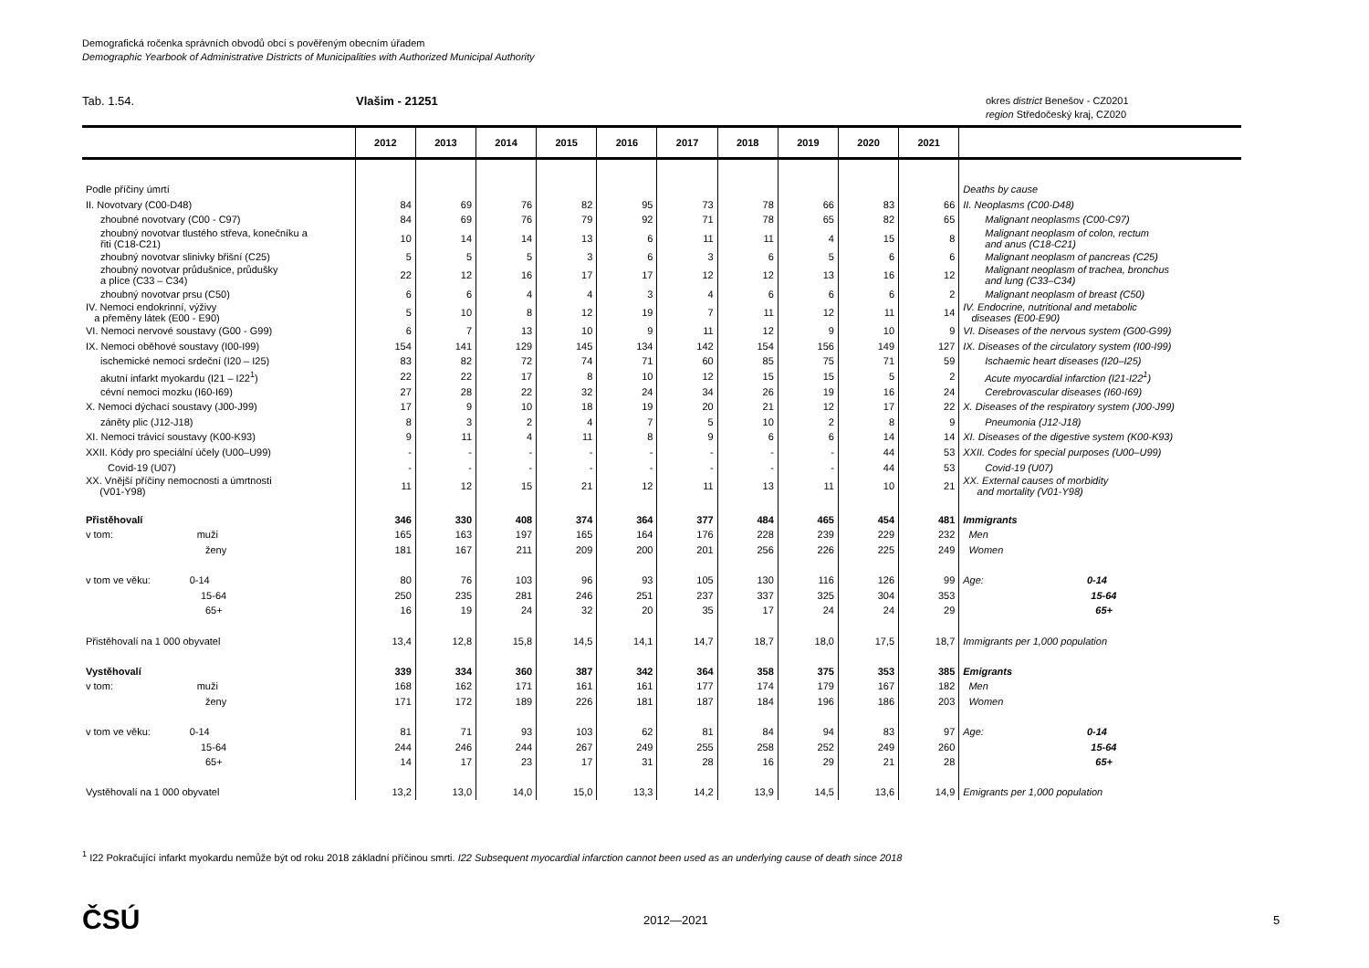Demografická ročenka správních obvodů obcí s pověřeným obecním úřadem
Demographic Yearbook of Administrative Districts of Municipalities with Authorized Municipal Authority
Tab. 1.54. Vlašim - 21251
okres district Benešov - CZ0201
region Středočeský kraj, CZ020
| | 2012 | 2013 | 2014 | 2015 | 2016 | 2017 | 2018 | 2019 | 2020 | 2021 | |
| --- | --- | --- | --- | --- | --- | --- | --- | --- | --- | --- | --- |
| Podle příčiny úmrtí | | | | | | | | | | | Deaths by cause |
| II. Novotvary (C00-D48) | 84 | 69 | 76 | 82 | 95 | 73 | 78 | 66 | 83 | 66 | II. Neoplasms (C00-D48) |
| zhoubné novotvary (C00 - C97) | 84 | 69 | 76 | 79 | 92 | 71 | 78 | 65 | 82 | 65 | Malignant neoplasms (C00-C97) |
| zhoubný novotvar tlustého střeva, konečníku a řiti (C18-C21) | 10 | 14 | 14 | 13 | 6 | 11 | 11 | 4 | 15 | 8 | Malignant neoplasm of colon, rectum and anus (C18-C21) |
| zhoubný novotvar slinivky břišní (C25) | 5 | 5 | 5 | 3 | 6 | 3 | 6 | 5 | 6 | 6 | Malignant neoplasm of pancreas (C25) |
| zhoubný novotvar průdušnice, průdušky a plíce (C33 – C34) | 22 | 12 | 16 | 17 | 17 | 12 | 12 | 13 | 16 | 12 | Malignant neoplasm of trachea, bronchus and lung (C33–C34) |
| zhoubný novotvar prsu (C50) | 6 | 6 | 4 | 4 | 3 | 4 | 6 | 6 | 6 | 2 | Malignant neoplasm of breast (C50) |
| IV. Nemoci endokrinní, výživy a přeměny látek (E00 - E90) | 5 | 10 | 8 | 12 | 19 | 7 | 11 | 12 | 11 | 14 | IV. Endocrine, nutritional and metabolic diseases (E00-E90) |
| VI. Nemoci nervové soustavy (G00 - G99) | 6 | 7 | 13 | 10 | 9 | 11 | 12 | 9 | 10 | 9 | VI. Diseases of the nervous system (G00-G99) |
| IX. Nemoci oběhové soustavy (I00-I99) | 154 | 141 | 129 | 145 | 134 | 142 | 154 | 156 | 149 | 127 | IX. Diseases of the circulatory system (I00-I99) |
| ischemické nemoci srdeční (I20 – I25) | 83 | 82 | 72 | 74 | 71 | 60 | 85 | 75 | 71 | 59 | Ischaemic heart diseases (I20–I25) |
| akutní infarkt myokardu (I21 – I22<sup>1</sup>) | 22 | 22 | 17 | 8 | 10 | 12 | 15 | 15 | 5 | 2 | Acute myocardial infarction (I21-I22<sup>1</sup>) |
| cévní nemoci mozku (I60-I69) | 27 | 28 | 22 | 32 | 24 | 34 | 26 | 19 | 16 | 24 | Cerebrovascular diseases (I60-I69) |
| X. Nemoci dýchací soustavy (J00-J99) | 17 | 9 | 10 | 18 | 19 | 20 | 21 | 12 | 17 | 22 | X. Diseases of the respiratory system (J00-J99) |
| záněty plic (J12-J18) | 8 | 3 | 2 | 4 | 7 | 5 | 10 | 2 | 8 | 9 | Pneumonia (J12-J18) |
| XI. Nemoci trávicí soustavy (K00-K93) | 9 | 11 | 4 | 11 | 8 | 9 | 6 | 6 | 14 | 14 | XI. Diseases of the digestive system (K00-K93) |
| XXII. Kódy pro speciální účely (U00–U99) | - | - | - | - | - | - | - | - | 44 | 53 | XXII. Codes for special purposes (U00–U99) |
| Covid-19 (U07) | - | - | - | - | - | - | - | - | 44 | 53 | Covid-19 (U07) |
| XX. Vnější příčiny nemocnosti a úmrtnosti (V01-Y98) | 11 | 12 | 15 | 21 | 12 | 11 | 13 | 11 | 10 | 21 | XX. External causes of morbidity and mortality (V01-Y98) |
| Přistěhovalí | 346 | 330 | 408 | 374 | 364 | 377 | 484 | 465 | 454 | 481 | Immigrants |
| v tom: muži | 165 | 163 | 197 | 165 | 164 | 176 | 228 | 239 | 229 | 232 | Men |
| ženy | 181 | 167 | 211 | 209 | 200 | 201 | 256 | 226 | 225 | 249 | Women |
| v tom ve věku: 0-14 | 80 | 76 | 103 | 96 | 93 | 105 | 130 | 116 | 126 | 99 | Age: 0-14 |
| 15-64 | 250 | 235 | 281 | 246 | 251 | 237 | 337 | 325 | 304 | 353 | 15-64 |
| 65+ | 16 | 19 | 24 | 32 | 20 | 35 | 17 | 24 | 24 | 29 | 65+ |
| Přistěhovalí na 1 000 obyvatel | 13,4 | 12,8 | 15,8 | 14,5 | 14,1 | 14,7 | 18,7 | 18,0 | 17,5 | 18,7 | Immigrants per 1,000 population |
| Vystěhovalí | 339 | 334 | 360 | 387 | 342 | 364 | 358 | 375 | 353 | 385 | Emigrants |
| v tom: muži | 168 | 162 | 171 | 161 | 161 | 177 | 174 | 179 | 167 | 182 | Men |
| ženy | 171 | 172 | 189 | 226 | 181 | 187 | 184 | 196 | 186 | 203 | Women |
| v tom ve věku: 0-14 | 81 | 71 | 93 | 103 | 62 | 81 | 84 | 94 | 83 | 97 | Age: 0-14 |
| 15-64 | 244 | 246 | 244 | 267 | 249 | 255 | 258 | 252 | 249 | 260 | 15-64 |
| 65+ | 14 | 17 | 23 | 17 | 31 | 28 | 16 | 29 | 21 | 28 | 65+ |
| Vystěhovalí na 1 000 obyvatel | 13,2 | 13,0 | 14,0 | 15,0 | 13,3 | 14,2 | 13,9 | 14,5 | 13,6 | 14,9 | Emigrants per 1,000 population |
<sup>1</sup> I22 Pokračující infarkt myokardu nemůže být od roku 2018 základní příčinou smrti. I22 Subsequent myocardial infarction cannot been used as an underlying cause of death since 2018
ČSÚ 2012—2021 5